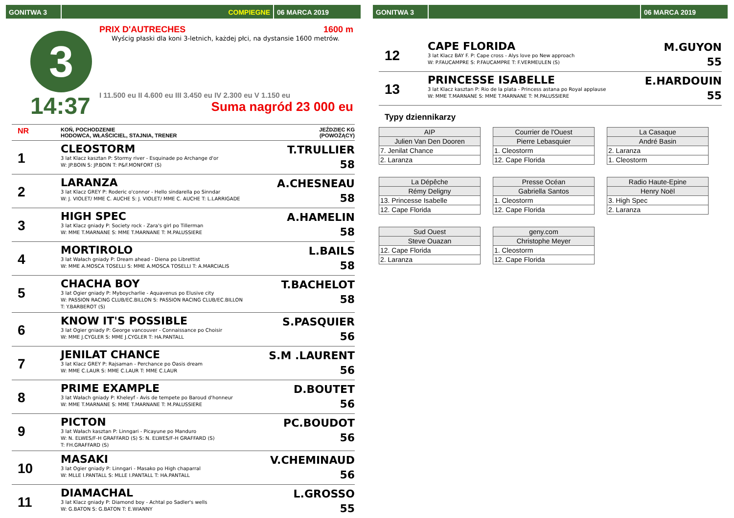GONITWA 3 COMPIEGNE 06 MARCA 2019
3
14:37
PRIX D'AUTRECHES 1600 m
Wyścig płaski dla koni 3-letnich, każdej płci, na dystansie 1600 metrów.
I 11.500 eu II 4.600 eu III 3.450 eu IV 2.300 eu V 1.150 eu
Suma nagród 23 000 eu
NR
KOŃ, POCHODZENIE
HODOWCA, WŁAŚCICIEL, STAJNIA, TRENER
JEŹDZIEC KG
(POWOŻĄCY)
1
CLEOSTORM
3 lat Klacz kasztan P: Stormy river - Esquinade po Archange d'or
W: JP.BOIN S: JP.BOIN T: P&F.MONFORT (S)
T.TRULLIER
58
2
LARANZA
3 lat Klacz GREY P: Roderic o'connor - Hello sindarella po Sinndar
W: J. VIOLET/ MME C. AUCHE S: J. VIOLET/ MME C. AUCHE T: L.LARRIGADE
A.CHESNEAU
58
3
HIGH SPEC
3 lat Klacz gniady P: Society rock - Zara's girl po Tillerman
W: MME T.MARNANE S: MME T.MARNANE T: M.PALUSSIERE
A.HAMELIN
58
4
MORTIROLO
3 lat Wałach gniady P: Dream ahead - Diena po Librettist
W: MME A.MOSCA TOSELLI S: MME A.MOSCA TOSELLI T: A.MARCIALIS
L.BAILS
58
5
CHACHA BOY
3 lat Ogier gniady P: Myboycharlie - Aquavenus po Elusive city
W: PASSION RACING CLUB/EC.BILLON S: PASSION RACING CLUB/EC.BILLON
T: Y.BARBEROT (S)
T.BACHELOT
58
6
KNOW IT'S POSSIBLE
3 lat Ogier gniady P: George vancouver - Connaissance po Choisir
W: MME J.CYGLER S: MME J.CYGLER T: HA.PANTALL
S.PASQUIER
56
7
JENILAT CHANCE
3 lat Klacz GREY P: Rajsaman - Perchance po Oasis dream
W: MME C.LAUR S: MME C.LAUR T: MME C.LAUR
S.M .LAURENT
56
8
PRIME EXAMPLE
3 lat Wałach gniady P: Kheleyf - Avis de tempete po Baroud d'honneur
W: MME T.MARNANE S: MME T.MARNANE T: M.PALUSSIERE
D.BOUTET
56
9
PICTON
3 lat Wałach kasztan P: Linngari - Picayune po Manduro
W: N. ELWES/F-H GRAFFARD (S) S: N. ELWES/F-H GRAFFARD (S)
T: FH.GRAFFARD (S)
PC.BOUDOT
56
10
MASAKI
3 lat Ogier gniady P: Linngari - Masako po High chaparral
W: MLLE I.PANTALL S: MLLE I.PANTALL T: HA.PANTALL
V.CHEMINAUD
56
11
DIAMACHAL
3 lat Klacz gniady P: Diamond boy - Achtal po Sadler's wells
W: G.BATON S: G.BATON T: E.WIANNY
L.GROSSO
55
GONITWA 3 06 MARCA 2019
12
CAPE FLORIDA
3 lat Klacz BAY F. P: Cape cross - Alys love po New approach
W: P.FAUCAMPRE S: P.FAUCAMPRE T: F.VERMEULEN (S)
M.GUYON
55
13
PRINCESSE ISABELLE
3 lat Klacz kasztan P: Rio de la plata - Princess astana po Royal applause
W: MME T.MARNANE S: MME T.MARNANE T: M.PALUSSIERE
E.HARDOUIN
55
Typy dziennikarzy
| AIP |
| Julien Van Den Dooren |
| 7. Jenilat Chance |
| 2. Laranza |
| Courrier de l'Ouest |
| Pierre Lebasquier |
| 1. Cleostorm |
| 12. Cape Florida |
| La Casaque |
| André Basin |
| 2. Laranza |
| 1. Cleostorm |
| La Dépêche |
| Rémy Deligny |
| 13. Princesse Isabelle |
| 12. Cape Florida |
| Presse Océan |
| Gabriella Santos |
| 1. Cleostorm |
| 12. Cape Florida |
| Radio Haute-Epine |
| Henry Noël |
| 3. High Spec |
| 2. Laranza |
| Sud Ouest |
| Steve Ouazan |
| 12. Cape Florida |
| 2. Laranza |
| geny.com |
| Christophe Meyer |
| 1. Cleostorm |
| 12. Cape Florida |